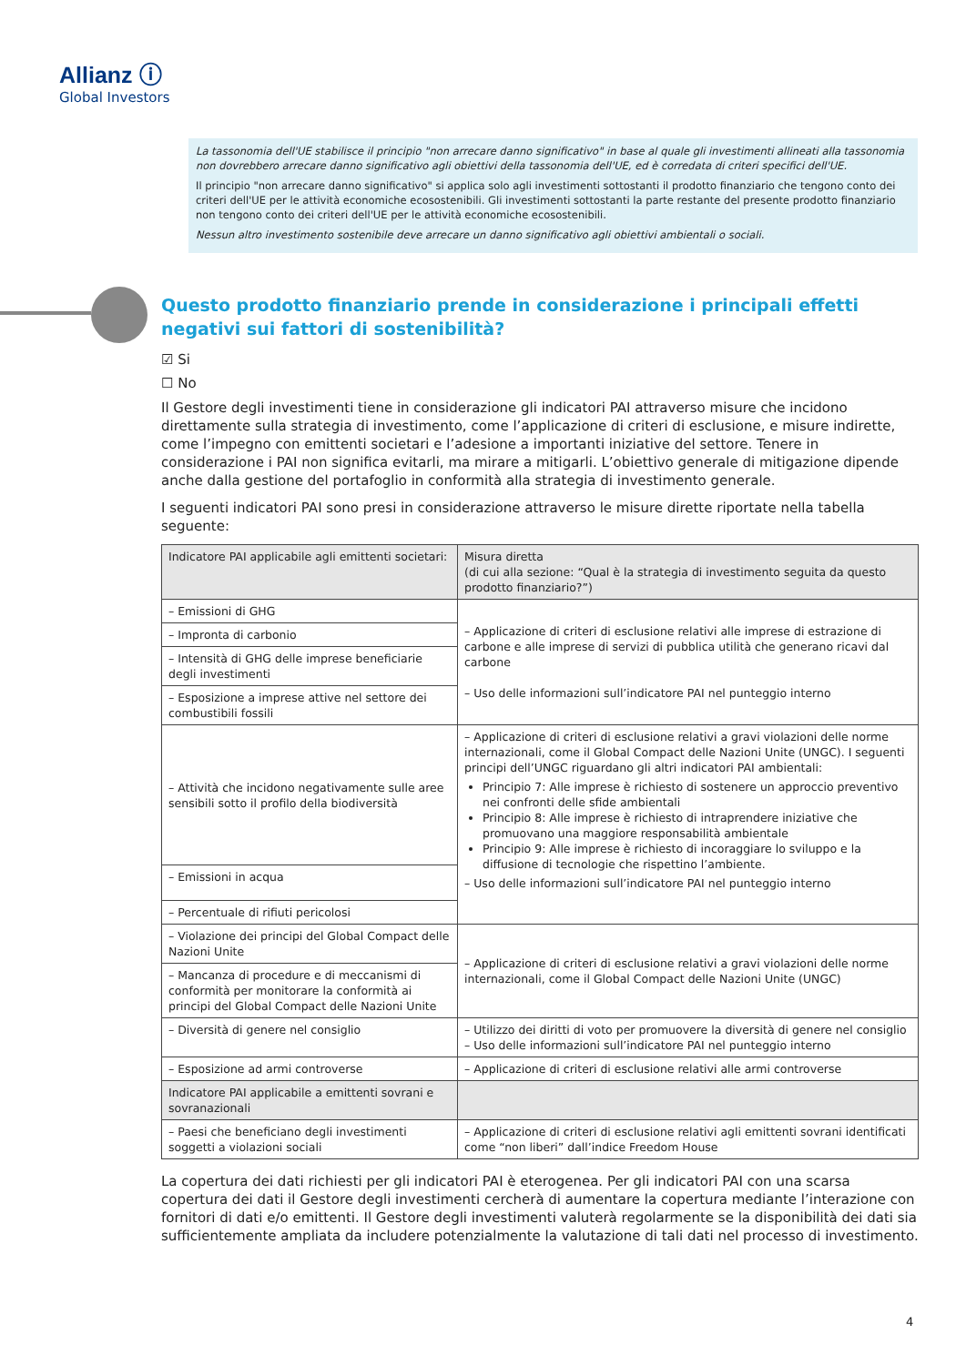Allianz ⓘ
Global Investors
La tassonomia dell'UE stabilisce il principio "non arrecare danno significativo" in base al quale gli investimenti allineati alla tassonomia non dovrebbero arrecare danno significativo agli obiettivi della tassonomia dell'UE, ed è corredata di criteri specifici dell'UE.
Il principio "non arrecare danno significativo" si applica solo agli investimenti sottostanti il prodotto finanziario che tengono conto dei criteri dell'UE per le attività economiche ecosostenibili. Gli investimenti sottostanti la parte restante del presente prodotto finanziario non tengono conto dei criteri dell'UE per le attività economiche ecosostenibili.
Nessun altro investimento sostenibile deve arrecare un danno significativo agli obiettivi ambientali o sociali.
Questo prodotto finanziario prende in considerazione i principali effetti negativi sui fattori di sostenibilità?
☑ Si
☐ No
Il Gestore degli investimenti tiene in considerazione gli indicatori PAI attraverso misure che incidono direttamente sulla strategia di investimento, come l’applicazione di criteri di esclusione, e misure indirette, come l’impegno con emittenti societari e l’adesione a importanti iniziative del settore. Tenere in considerazione i PAI non significa evitarli, ma mirare a mitigarli. L’obiettivo generale di mitigazione dipende anche dalla gestione del portafoglio in conformità alla strategia di investimento generale.
I seguenti indicatori PAI sono presi in considerazione attraverso le misure dirette riportate nella tabella seguente:
| Indicatore PAI applicabile agli emittenti societari: | Misura diretta (di cui alla sezione: “Qual è la strategia di investimento seguita da questo prodotto finanziario?”) |
| --- | --- |
| – Emissioni di GHG | – Applicazione di criteri di esclusione relativi alle imprese di estrazione di carbone e alle imprese di servizi di pubblica utilità che generano ricavi dal carbone – Uso delle informazioni sull’indicatore PAI nel punteggio interno |
| – Impronta di carbonio | |
| – Intensità di GHG delle imprese beneficiarie degli investimenti | |
| – Esposizione a imprese attive nel settore dei combustibili fossili | |
| – Attività che incidono negativamente sulle aree sensibili sotto il profilo della biodiversità | – Applicazione di criteri di esclusione relativi a gravi violazioni delle norme internazionali, come il Global Compact delle Nazioni Unite (UNGC). I seguenti principi dell’UNGC riguardano gli altri indicatori PAI ambientali: Principio 7: Alle imprese è richiesto di sostenere un approccio preventivo nei confronti delle sfide ambientali Principio 8: Alle imprese è richiesto di intraprendere iniziative che promuovano una maggiore responsabilità ambientale Principio 9: Alle imprese è richiesto di incoraggiare lo sviluppo e la diffusione di tecnologie che rispettino l’ambiente. – Uso delle informazioni sull’indicatore PAI nel punteggio interno |
| – Emissioni in acqua | |
| – Percentuale di rifiuti pericolosi | |
| – Violazione dei principi del Global Compact delle Nazioni Unite | – Applicazione di criteri di esclusione relativi a gravi violazioni delle norme internazionali, come il Global Compact delle Nazioni Unite (UNGC) |
| – Mancanza di procedure e di meccanismi di conformità per monitorare la conformità ai principi del Global Compact delle Nazioni Unite | |
| – Diversità di genere nel consiglio | – Utilizzo dei diritti di voto per promuovere la diversità di genere nel consiglio – Uso delle informazioni sull’indicatore PAI nel punteggio interno |
| – Esposizione ad armi controverse | – Applicazione di criteri di esclusione relativi alle armi controverse |
| Indicatore PAI applicabile a emittenti sovrani e sovranazionali | |
| – Paesi che beneficiano degli investimenti soggetti a violazioni sociali | – Applicazione di criteri di esclusione relativi agli emittenti sovrani identificati come “non liberi” dall’indice Freedom House |
La copertura dei dati richiesti per gli indicatori PAI è eterogenea. Per gli indicatori PAI con una scarsa copertura dei dati il Gestore degli investimenti cercherà di aumentare la copertura mediante l’interazione con fornitori di dati e/o emittenti. Il Gestore degli investimenti valuterà regolarmente se la disponibilità dei dati sia sufficientemente ampliata da includere potenzialmente la valutazione di tali dati nel processo di investimento.
4